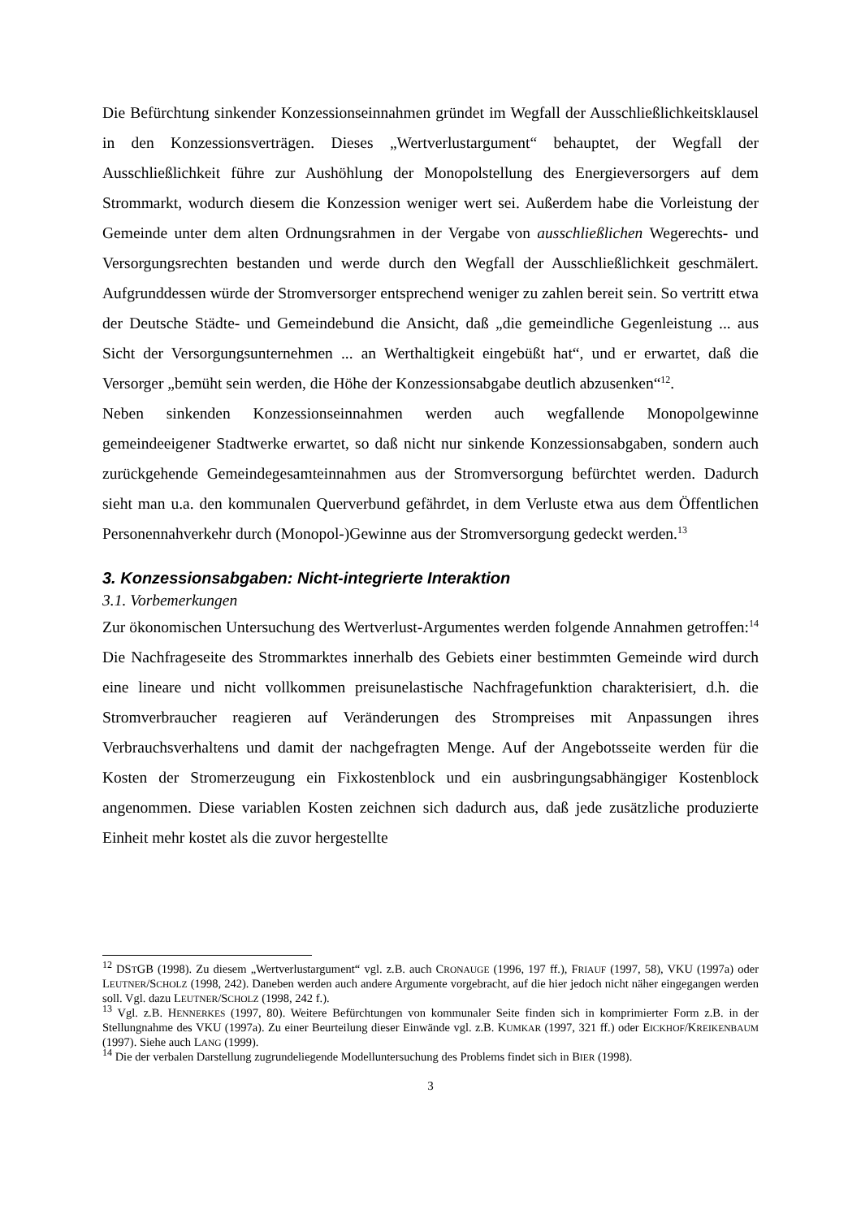Die Befürchtung sinkender Konzessionseinnahmen gründet im Wegfall der Ausschließlich­keitsklausel in den Konzessionsverträgen. Dieses „Wertverlustargument“ behauptet, der Wegfall der Ausschließlichkeit führe zur Aushöhlung der Monopolstellung des Energie­versorgers auf dem Strommarkt, wodurch diesem die Konzession weniger wert sei. Außerdem habe die Vorleistung der Gemeinde unter dem alten Ordnungsrahmen in der Vergabe von ausschließlichen Wegerechts- und Versorgungsrechten bestanden und werde durch den Wegfall der Ausschließlichkeit geschmälert. Aufgrunddessen würde der Stromversorger entsprechend weniger zu zahlen bereit sein. So vertritt etwa der Deutsche Städte- und Gemeindebund die Ansicht, daß „die gemeindliche Gegenleistung ... aus Sicht der Versorgungsunternehmen ... an Werthaltigkeit eingebüßt hat“, und er erwartet, daß die Versorger „bemüht sein werden, die Höhe der Konzessionsabgabe deutlich abzusenken“<sup>12</sup>.
Neben sinkenden Konzessionseinnahmen werden auch wegfallende Monopolgewinne gemeindeeigener Stadtwerke erwartet, so daß nicht nur sinkende Konzessionsabgaben, sondern auch zurückgehende Gemeindegesamteinnahmen aus der Stromversorgung befürchtet werden. Dadurch sieht man u.a. den kommunalen Querverbund gefährdet, in dem Verluste etwa aus dem Öffentlichen Personennahverkehr durch (Monopol-)Gewinne aus der Stromversorgung gedeckt werden.<sup>13</sup>
3. Konzessionsabgaben: Nicht-integrierte Interaktion
3.1. Vorbemerkungen
Zur ökonomischen Untersuchung des Wertverlust-Argumentes werden folgende Annahmen getroffen:<sup>14</sup> Die Nachfrageseite des Strommarktes innerhalb des Gebiets einer bestimmten Gemeinde wird durch eine lineare und nicht vollkommen preisunelastische Nachfragefunktion charakterisiert, d.h. die Stromverbraucher reagieren auf Veränderungen des Strompreises mit Anpassungen ihres Verbrauchsverhaltens und damit der nachgefragten Menge. Auf der Angebotsseite werden für die Kosten der Stromerzeugung ein Fixkostenblock und ein ausbringungsabhängiger Kostenblock angenommen. Diese variablen Kosten zeichnen sich dadurch aus, daß jede zusätzliche produzierte Einheit mehr kostet als die zuvor hergestellte
<sup>12</sup> DSTGB (1998). Zu diesem „Wertverlustargument“ vgl. z.B. auch CRONAUGE (1996, 197 ff.), FRIAUF (1997, 58), VKU (1997a) oder LEUTNER/SCHOLZ (1998, 242). Daneben werden auch andere Argumente vorgebracht, auf die hier jedoch nicht näher eingegangen werden soll. Vgl. dazu LEUTNER/SCHOLZ (1998, 242 f.).
<sup>13</sup> Vgl. z.B. HENNERKES (1997, 80). Weitere Befürchtungen von kommunaler Seite finden sich in komprimierter Form z.B. in der Stellungnahme des VKU (1997a). Zu einer Beurteilung dieser Einwände vgl. z.B. KUMKAR (1997, 321 ff.) oder EICKHOF/KREIKENBAUM (1997). Siehe auch LANG (1999).
<sup>14</sup> Die der verbalen Darstellung zugrundeliegende Modelluntersuchung des Problems findet sich in BIER (1998).
3